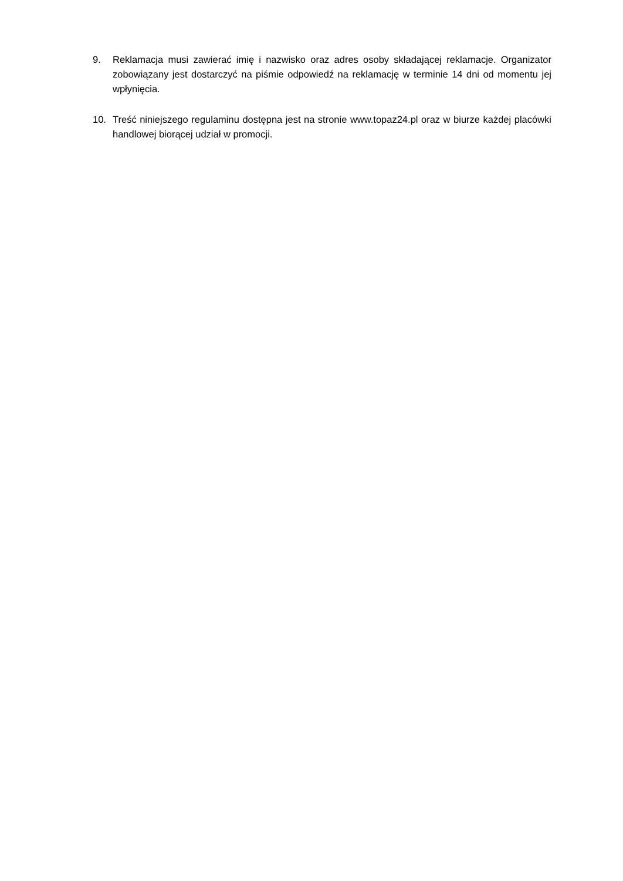9. Reklamacja musi zawierać imię i nazwisko oraz adres osoby składającej reklamacje. Organizator zobowiązany jest dostarczyć na piśmie odpowiedź na reklamację w terminie 14 dni od momentu jej wpłynięcia.
10. Treść niniejszego regulaminu dostępna jest na stronie www.topaz24.pl oraz w biurze każdej placówki handlowej biorącej udział w promocji.